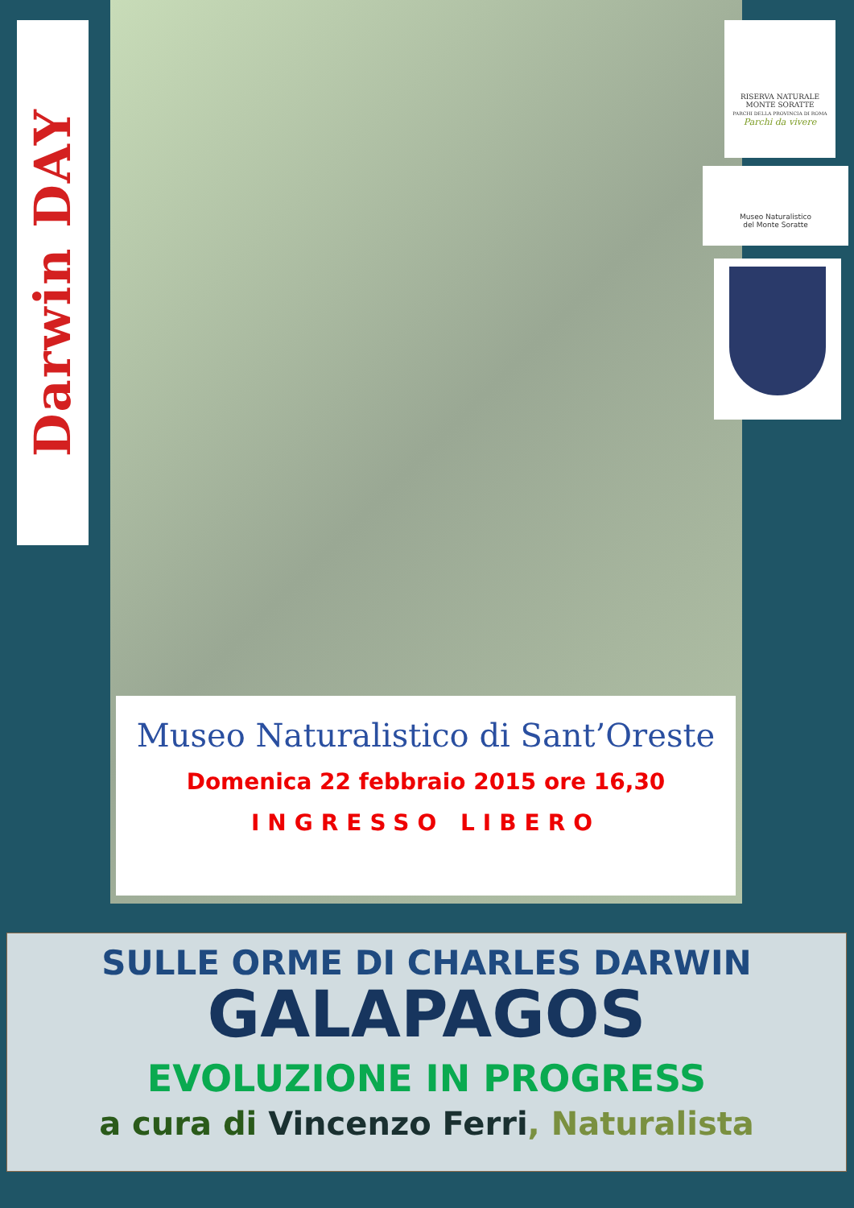Darwin DAY
RISERVA NATURALE
MONTE SORATTE
PARCHI DELLA PROVINCIA DI ROMA
Parchi da vivere
Museo Naturalistico
del Monte Soratte
Museo Naturalistico di Sant’Oreste
Domenica 22 febbraio 2015 ore 16,30
INGRESSO LIBERO
SULLE ORME DI CHARLES DARWIN
GALAPAGOS
EVOLUZIONE IN PROGRESS
a cura di Vincenzo Ferri, Naturalista